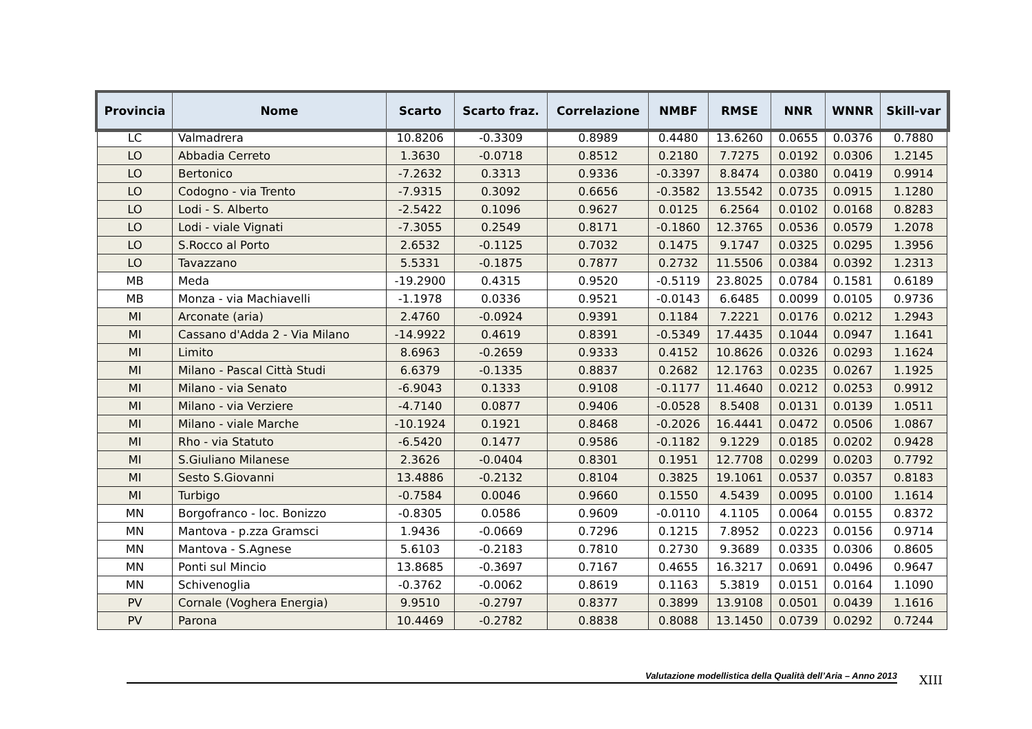| Provincia | Nome | Scarto | Scarto fraz. | Correlazione | NMBF | RMSE | NNR | WNNR | Skill-var |
| --- | --- | --- | --- | --- | --- | --- | --- | --- | --- |
| LC | Valmadrera | 10.8206 | -0.3309 | 0.8989 | 0.4480 | 13.6260 | 0.0655 | 0.0376 | 0.7880 |
| LO | Abbadia Cerreto | 1.3630 | -0.0718 | 0.8512 | 0.2180 | 7.7275 | 0.0192 | 0.0306 | 1.2145 |
| LO | Bertonico | -7.2632 | 0.3313 | 0.9336 | -0.3397 | 8.8474 | 0.0380 | 0.0419 | 0.9914 |
| LO | Codogno - via Trento | -7.9315 | 0.3092 | 0.6656 | -0.3582 | 13.5542 | 0.0735 | 0.0915 | 1.1280 |
| LO | Lodi - S. Alberto | -2.5422 | 0.1096 | 0.9627 | 0.0125 | 6.2564 | 0.0102 | 0.0168 | 0.8283 |
| LO | Lodi - viale Vignati | -7.3055 | 0.2549 | 0.8171 | -0.1860 | 12.3765 | 0.0536 | 0.0579 | 1.2078 |
| LO | S.Rocco al Porto | 2.6532 | -0.1125 | 0.7032 | 0.1475 | 9.1747 | 0.0325 | 0.0295 | 1.3956 |
| LO | Tavazzano | 5.5331 | -0.1875 | 0.7877 | 0.2732 | 11.5506 | 0.0384 | 0.0392 | 1.2313 |
| MB | Meda | -19.2900 | 0.4315 | 0.9520 | -0.5119 | 23.8025 | 0.0784 | 0.1581 | 0.6189 |
| MB | Monza - via Machiavelli | -1.1978 | 0.0336 | 0.9521 | -0.0143 | 6.6485 | 0.0099 | 0.0105 | 0.9736 |
| MI | Arconate (aria) | 2.4760 | -0.0924 | 0.9391 | 0.1184 | 7.2221 | 0.0176 | 0.0212 | 1.2943 |
| MI | Cassano d'Adda 2 - Via Milano | -14.9922 | 0.4619 | 0.8391 | -0.5349 | 17.4435 | 0.1044 | 0.0947 | 1.1641 |
| MI | Limito | 8.6963 | -0.2659 | 0.9333 | 0.4152 | 10.8626 | 0.0326 | 0.0293 | 1.1624 |
| MI | Milano - Pascal Città Studi | 6.6379 | -0.1335 | 0.8837 | 0.2682 | 12.1763 | 0.0235 | 0.0267 | 1.1925 |
| MI | Milano - via Senato | -6.9043 | 0.1333 | 0.9108 | -0.1177 | 11.4640 | 0.0212 | 0.0253 | 0.9912 |
| MI | Milano - via Verziere | -4.7140 | 0.0877 | 0.9406 | -0.0528 | 8.5408 | 0.0131 | 0.0139 | 1.0511 |
| MI | Milano - viale Marche | -10.1924 | 0.1921 | 0.8468 | -0.2026 | 16.4441 | 0.0472 | 0.0506 | 1.0867 |
| MI | Rho - via Statuto | -6.5420 | 0.1477 | 0.9586 | -0.1182 | 9.1229 | 0.0185 | 0.0202 | 0.9428 |
| MI | S.Giuliano Milanese | 2.3626 | -0.0404 | 0.8301 | 0.1951 | 12.7708 | 0.0299 | 0.0203 | 0.7792 |
| MI | Sesto S.Giovanni | 13.4886 | -0.2132 | 0.8104 | 0.3825 | 19.1061 | 0.0537 | 0.0357 | 0.8183 |
| MI | Turbigo | -0.7584 | 0.0046 | 0.9660 | 0.1550 | 4.5439 | 0.0095 | 0.0100 | 1.1614 |
| MN | Borgofranco - loc. Bonizzo | -0.8305 | 0.0586 | 0.9609 | -0.0110 | 4.1105 | 0.0064 | 0.0155 | 0.8372 |
| MN | Mantova - p.zza Gramsci | 1.9436 | -0.0669 | 0.7296 | 0.1215 | 7.8952 | 0.0223 | 0.0156 | 0.9714 |
| MN | Mantova - S.Agnese | 5.6103 | -0.2183 | 0.7810 | 0.2730 | 9.3689 | 0.0335 | 0.0306 | 0.8605 |
| MN | Ponti sul Mincio | 13.8685 | -0.3697 | 0.7167 | 0.4655 | 16.3217 | 0.0691 | 0.0496 | 0.9647 |
| MN | Schivenoglia | -0.3762 | -0.0062 | 0.8619 | 0.1163 | 5.3819 | 0.0151 | 0.0164 | 1.1090 |
| PV | Cornale (Voghera Energia) | 9.9510 | -0.2797 | 0.8377 | 0.3899 | 13.9108 | 0.0501 | 0.0439 | 1.1616 |
| PV | Parona | 10.4469 | -0.2782 | 0.8838 | 0.8088 | 13.1450 | 0.0739 | 0.0292 | 0.7244 |
Valutazione modellistica della Qualità dell’Aria – Anno 2013 XIII